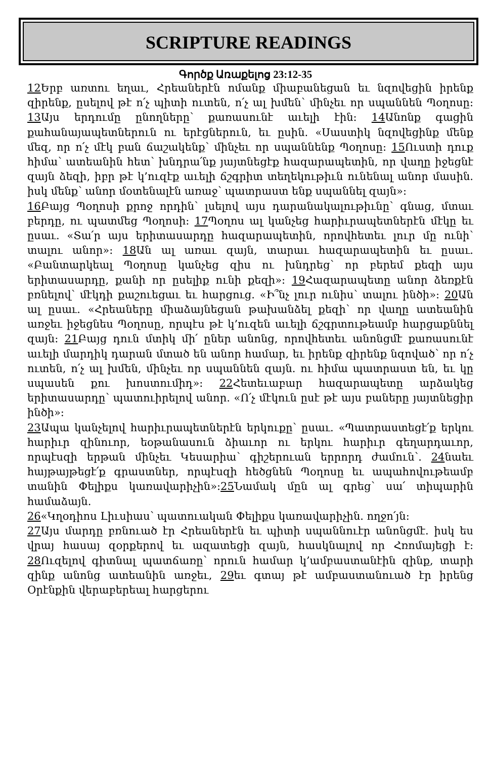SCRIPTURE READINGS
Գործք Առաքելոց 23:12-35
12 Երբ առտու եղաւ, Հրեաներէն ոմանք միաբանեցան եւ նզովեցին իրենք զիրենք, ըսելով թէ ո՛չ պիտի ուտեն, ո՛չ ալ խմեն՝ մինչեւ որ սպաննեն Պօղոսը: 13 Այս երդումը ընողները՝ քառասունէ աւելի էին: 14 Անոնք գացին քահանայապետներուն ու երէցներուն, եւ ըսին. «Սաստիկ նզովեցինք մենք մեզ, որ ո՛չ մէկ բան ճաշակենք՝ մինչեւ որ սպաննենք Պօղոսը: 15 Ուստի դուք հիմա՝ ատեանին հետ՝ խնդրա՛նք յայտնեցէք հազարապետին, որ վաղը իջեցնէ զայն ձեզի, իբր թէ կ’ուզէք աւելի ճշգրիտ տեղեկութիւն ունենալ անոր մասին. իսկ մենք՝ անոր մօտենալէն առաջ՝ պատրաստ ենք սպաննել զայն»:
16 Բայց Պօղոսի քրոջ որդին՝ լսելով այս դարանակալութիւնը՝ գնաց, մտաւ բերդը, ու պատմեց Պօղոսի: 17 Պօղոս ալ կանչեց հարիւրապետներէն մէկը եւ ըսաւ. «Տա՛ր այս երիտասարդը հազարապետին, որովհետեւ լուր մը ունի՝ տալու անոր»: 18 Ան ալ առաւ զայն, տարաւ հազարապետին եւ ըսաւ. «Բանտարկեալ Պօղոսը կանչեց զիս ու խնդրեց՝ որ բերեմ քեզի այս երիտասարդը, քանի որ ըսելիք ունի քեզի»: 19 Հազարապետը անոր ձեռքէն բռնելով՝ մէկդի քաշուեցաւ եւ հարցուց. «Ի՞նչ լուր ունիս՝ տալու ինծի»: 20 Ան ալ ըսաւ. «Հրեաները միաձայնեցան թախանձել քեզի՝ որ վաղը ատեանին առջեւ իջեցնես Պօղոսը, որպէս թէ կ’ուզեն աւելի ճշգրտութեամբ հարցաքննել զայն: 21 Բայց դուն մտիկ մի՛ ըներ անոնց, որովհետեւ անոնցմէ քառասունէ աւելի մարդիկ դարան մտած են անոր համար, եւ իրենք զիրենք նզոված՝ որ ո՛չ ուտեն, ո՛չ ալ խմեն, մինչեւ որ սպաննեն զայն. ու հիմա պատրաստ են, եւ կը սպասեն քու խոստումիդ»: 22 Հետեւաբար հազարապետը արձակեց երիտասարդը՝ պատուիրելով անոր. «Ո՛չ մէկուն ըսէ թէ այս բաները յայտնեցիր ինծի»:
23 Ապա կանչելով հարիւրապետներէն երկուքը՝ ըսաւ. «Պատրաստեցէ՛ք երկու հարիւր զինուոր, եօթանասուն ձիաւոր ու երկու հարիւր գեղարդաւոր, որպէսզի երթան մինչեւ Կեսարիա՝ գիշերուան երրորդ ժամուն՝. 24նաեւ հայթայթեցէ՛ք գրաստներ, որպէսզի հեծցնեն Պօղոսը եւ ապահովութեամբ տանին Փելիքս կառավարիչին»:25 Նամակ մըն ալ գրեց՝ սա՛ տիպարին համաձայն.
26«Կղօդիոս Լիւսիաս՝ պատուական Փելիքս կառավարիչին. ողջո՛յն:
27 Այս մարդը բռնուած էր Հրեաներէն եւ պիտի սպաննուէր անոնցմէ. իսկ ես վրայ հասայ զօրքերով եւ ազատեցի զայն, հասկնալով որ Հռոմայեցի է: 28 Ուզելով գիտնալ պատճառը՝ որուն համար կ’ամբաստանէին զինք, տարի զինք անոնց ատեանին առջեւ, 29եւ գտայ թէ ամբաստանուած էր իրենց Օրէնքին վերաբերեալ հարցերու